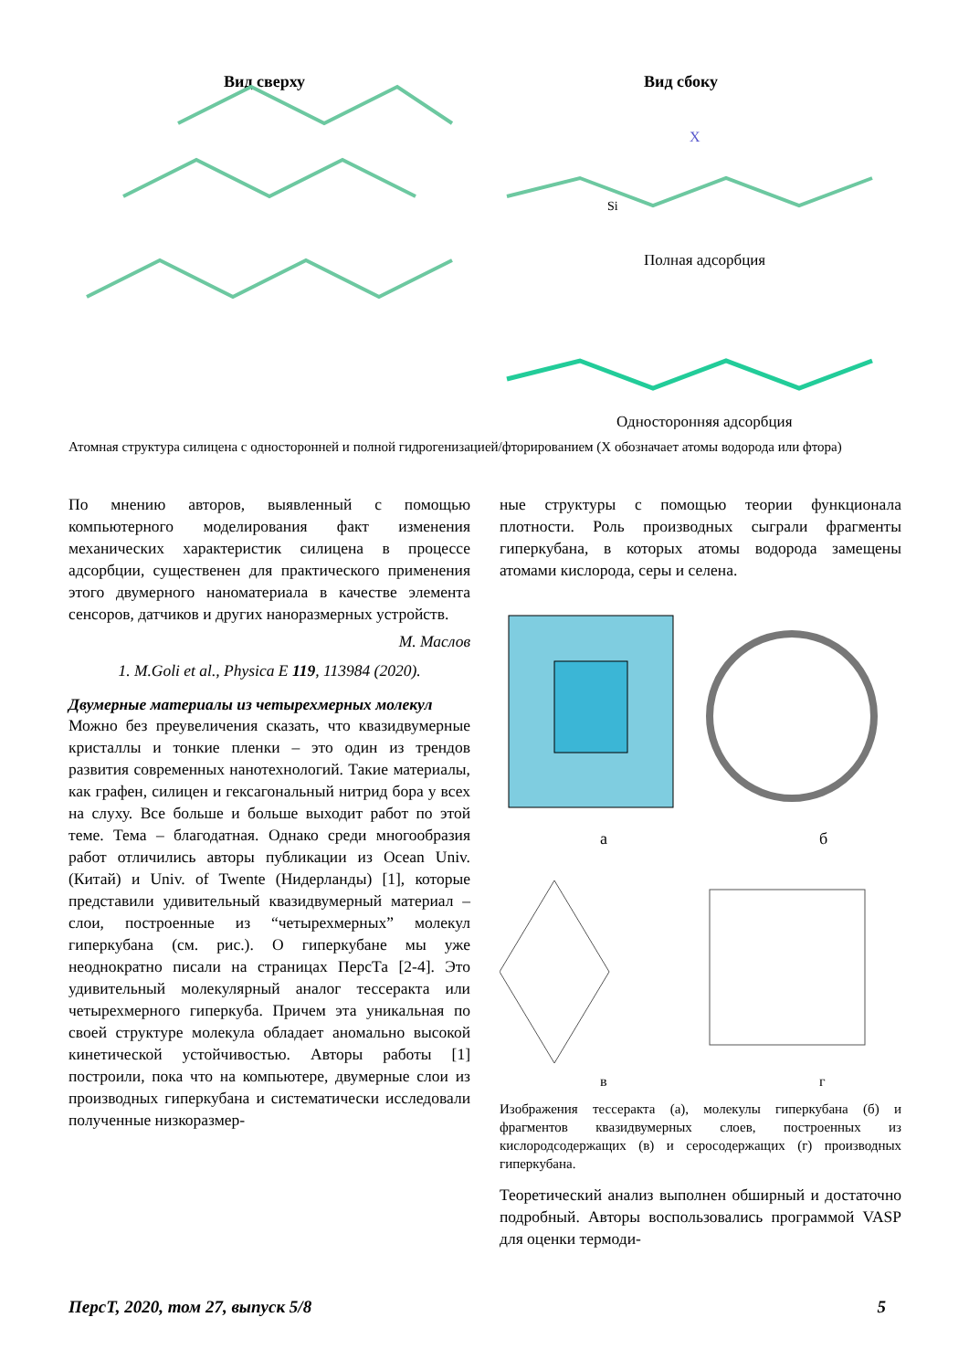Вид сверху
Вид сбоку
X
Si
Полная адсорбция
Односторонняя адсорбция
Атомная структура силицена с односторонней и полной гидрогенизацией/фторированием (X обозначает атомы водорода или фтора)
По мнению авторов, выявленный с помощью компьютерного моделирования факт изменения механических характеристик силицена в процессе адсорбции, существенен для практического применения этого двумерного наноматериала в качестве элемента сенсоров, датчиков и других наноразмерных устройств.
М. Маслов
1. M.Goli et al., Physica E 119, 113984 (2020).
Двумерные материалы из четырехмерных молекул
Можно без преувеличения сказать, что квазидвумерные кристаллы и тонкие пленки – это один из трендов развития современных нанотехнологий. Такие материалы, как графен, силицен и гексагональный нитрид бора у всех на слуху. Все больше и больше выходит работ по этой теме. Тема – благодатная. Однако среди многообразия работ отличились авторы публикации из Ocean Univ. (Китай) и Univ. of Twente (Нидерланды) [1], которые представили удивительный квазидвумерный материал – слои, построенные из “четырехмерных” молекул гиперкубана (см. рис.). О гиперкубане мы уже неоднократно писали на страницах ПерсТа [2-4]. Это удивительный молекулярный аналог тессеракта или четырехмерного гиперкуба. Причем эта уникальная по своей структуре молекула обладает аномально высокой кинетической устойчивостью. Авторы работы [1] построили, пока что на компьютере, двумерные слои из производных гиперкубана и систематически исследовали полученные низкоразмер-
ные структуры с помощью теории функционала плотности. Роль производных сыграли фрагменты гиперкубана, в которых атомы водорода замещены атомами кислорода, серы и селена.
а
б
в
г
Изображения тессеракта (а), молекулы гиперкубана (б) и фрагментов квазидвумерных слоев, построенных из кислородсодержащих (в) и серосодержащих (г) производных гиперкубана.
Теоретический анализ выполнен обширный и достаточно подробный. Авторы воспользовались программой VASP для оценки термоди-
ПерсТ, 2020, том 27, выпуск 5/8 5